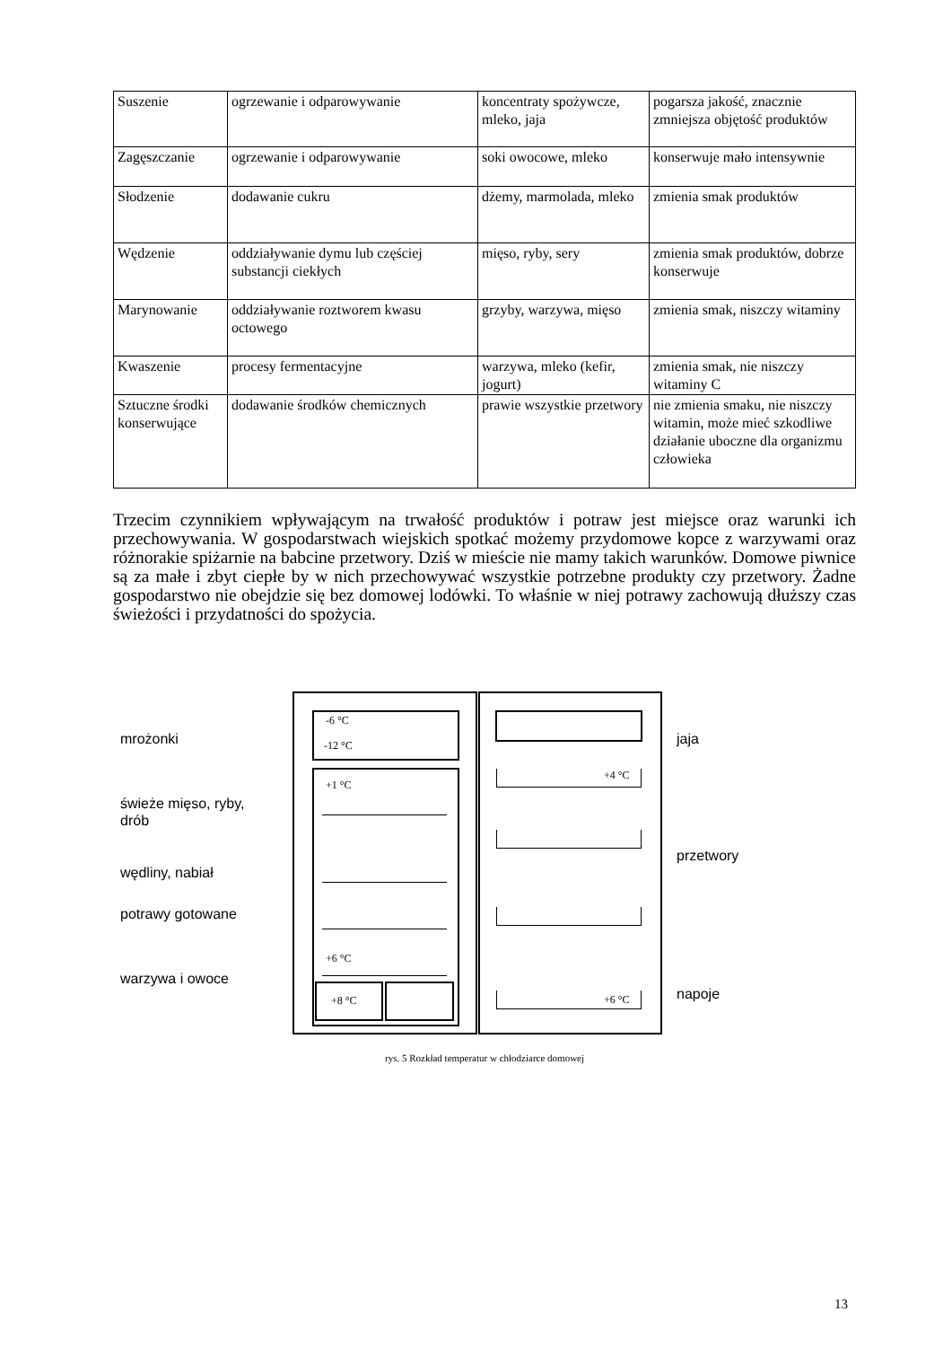| Suszenie | ogrzewanie i odparowywanie | koncentraty spożywcze, mleko, jaja | pogarsza jakość, znacznie zmniejsza objętość produktów |
| Zagęszczanie | ogrzewanie i odparowywanie | soki owocowe, mleko | konserwuje mało intensywnie |
| Słodzenie | dodawanie cukru | dżemy, marmolada, mleko | zmienia smak produktów |
| Wędzenie | oddziaływanie dymu lub częściej substancji ciekłych | mięso, ryby, sery | zmienia smak produktów, dobrze konserwuje |
| Marynowanie | oddziaływanie roztworem kwasu octowego | grzyby, warzywa, mięso | zmienia smak, niszczy witaminy |
| Kwaszenie | procesy fermentacyjne | warzywa, mleko (kefir, jogurt) | zmienia smak, nie niszczy witaminy C |
| Sztuczne środki konserwujące | dodawanie środków chemicznych | prawie wszystkie przetwory | nie zmienia smaku, nie niszczy witamin, może mieć szkodliwe działanie uboczne dla organizmu człowieka |
Trzecim czynnikiem wpływającym na trwałość produktów i potraw jest miejsce oraz warunki ich przechowywania. W gospodarstwach wiejskich spotkać możemy przydomowe kopce z warzywami oraz różnorakie spiżarnie na babcine przetwory. Dziś w mieście nie mamy takich warunków. Domowe piwnice są za małe i zbyt ciepłe by w nich przechowywać wszystkie potrzebne produkty czy przetwory. Żadne gospodarstwo nie obejdzie się bez domowej lodówki. To właśnie w niej potrawy zachowują dłuższy czas świeżości i przydatności do spożycia.
mrożonki
świeże mięso, ryby,
drób
wędliny, nabiał
potrawy gotowane
warzywa i owoce
jaja
przetwory
napoje
-6 °C
-12 °C
+1 °C
+6 °C
+8 °C
+4 °C
+6 °C
rys. 5 Rozkład temperatur w chłodziarce domowej
13